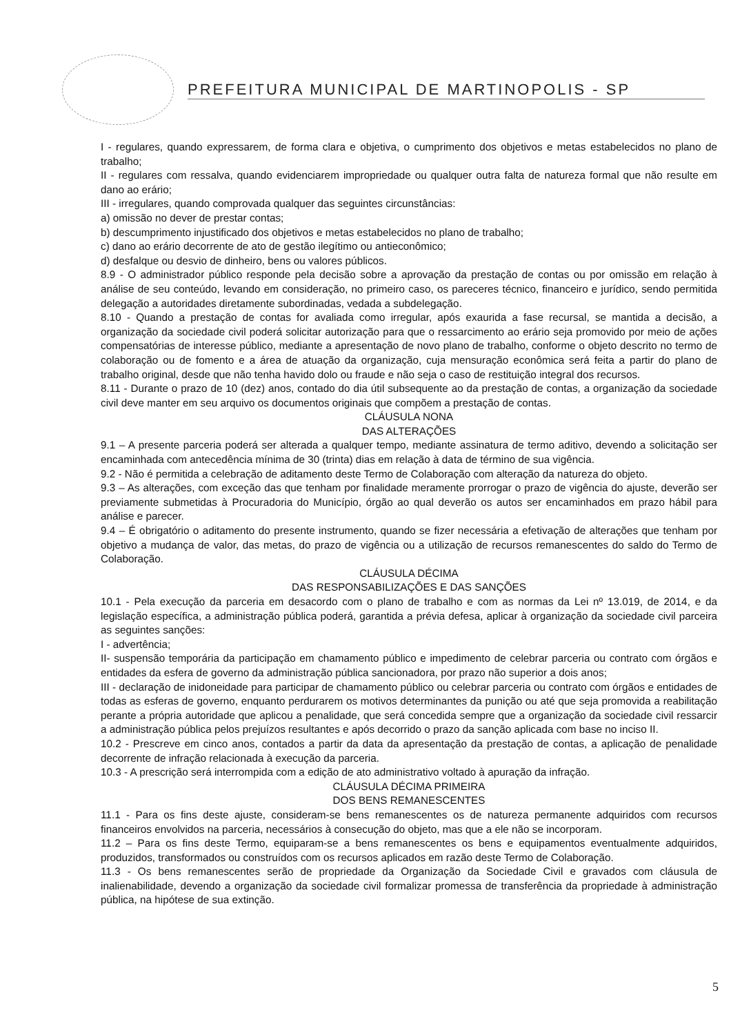PREFEITURA MUNICIPAL DE MARTINOPOLIS - SP
I - regulares, quando expressarem, de forma clara e objetiva, o cumprimento dos objetivos e metas estabelecidos no plano de trabalho;
II - regulares com ressalva, quando evidenciarem impropriedade ou qualquer outra falta de natureza formal que não resulte em dano ao erário;
III - irregulares, quando comprovada qualquer das seguintes circunstâncias:
a) omissão no dever de prestar contas;
b) descumprimento injustificado dos objetivos e metas estabelecidos no plano de trabalho;
c) dano ao erário decorrente de ato de gestão ilegítimo ou antieconômico;
d) desfalque ou desvio de dinheiro, bens ou valores públicos.
8.9 - O administrador público responde pela decisão sobre a aprovação da prestação de contas ou por omissão em relação à análise de seu conteúdo, levando em consideração, no primeiro caso, os pareceres técnico, financeiro e jurídico, sendo permitida delegação a autoridades diretamente subordinadas, vedada a subdelegação.
8.10 - Quando a prestação de contas for avaliada como irregular, após exaurida a fase recursal, se mantida a decisão, a organização da sociedade civil poderá solicitar autorização para que o ressarcimento ao erário seja promovido por meio de ações compensatórias de interesse público, mediante a apresentação de novo plano de trabalho, conforme o objeto descrito no termo de colaboração ou de fomento e a área de atuação da organização, cuja mensuração econômica será feita a partir do plano de trabalho original, desde que não tenha havido dolo ou fraude e não seja o caso de restituição integral dos recursos.
8.11 - Durante o prazo de 10 (dez) anos, contado do dia útil subsequente ao da prestação de contas, a organização da sociedade civil deve manter em seu arquivo os documentos originais que compõem a prestação de contas.
CLÁUSULA NONA
DAS ALTERAÇÕES
9.1 – A presente parceria poderá ser alterada a qualquer tempo, mediante assinatura de termo aditivo, devendo a solicitação ser encaminhada com antecedência mínima de 30 (trinta) dias em relação à data de término de sua vigência.
9.2 - Não é permitida a celebração de aditamento deste Termo de Colaboração com alteração da natureza do objeto.
9.3 – As alterações, com exceção das que tenham por finalidade meramente prorrogar o prazo de vigência do ajuste, deverão ser previamente submetidas à Procuradoria do Município, órgão ao qual deverão os autos ser encaminhados em prazo hábil para análise e parecer.
9.4 – É obrigatório o aditamento do presente instrumento, quando se fizer necessária a efetivação de alterações que tenham por objetivo a mudança de valor, das metas, do prazo de vigência ou a utilização de recursos remanescentes do saldo do Termo de Colaboração.
CLÁUSULA DÉCIMA
DAS RESPONSABILIZAÇÕES E DAS SANÇÕES
10.1 - Pela execução da parceria em desacordo com o plano de trabalho e com as normas da Lei nº 13.019, de 2014, e da legislação específica, a administração pública poderá, garantida a prévia defesa, aplicar à organização da sociedade civil parceira as seguintes sanções:
I - advertência;
II- suspensão temporária da participação em chamamento público e impedimento de celebrar parceria ou contrato com órgãos e entidades da esfera de governo da administração pública sancionadora, por prazo não superior a dois anos;
III - declaração de inidoneidade para participar de chamamento público ou celebrar parceria ou contrato com órgãos e entidades de todas as esferas de governo, enquanto perdurarem os motivos determinantes da punição ou até que seja promovida a reabilitação perante a própria autoridade que aplicou a penalidade, que será concedida sempre que a organização da sociedade civil ressarcir a administração pública pelos prejuízos resultantes e após decorrido o prazo da sanção aplicada com base no inciso II.
10.2 - Prescreve em cinco anos, contados a partir da data da apresentação da prestação de contas, a aplicação de penalidade decorrente de infração relacionada à execução da parceria.
10.3 - A prescrição será interrompida com a edição de ato administrativo voltado à apuração da infração.
CLÁUSULA DÉCIMA PRIMEIRA
DOS BENS REMANESCENTES
11.1 - Para os fins deste ajuste, consideram-se bens remanescentes os de natureza permanente adquiridos com recursos financeiros envolvidos na parceria, necessários à consecução do objeto, mas que a ele não se incorporam.
11.2 – Para os fins deste Termo, equiparam-se a bens remanescentes os bens e equipamentos eventualmente adquiridos, produzidos, transformados ou construídos com os recursos aplicados em razão deste Termo de Colaboração.
11.3 - Os bens remanescentes serão de propriedade da Organização da Sociedade Civil e gravados com cláusula de inalienabilidade, devendo a organização da sociedade civil formalizar promessa de transferência da propriedade à administração pública, na hipótese de sua extinção.
5